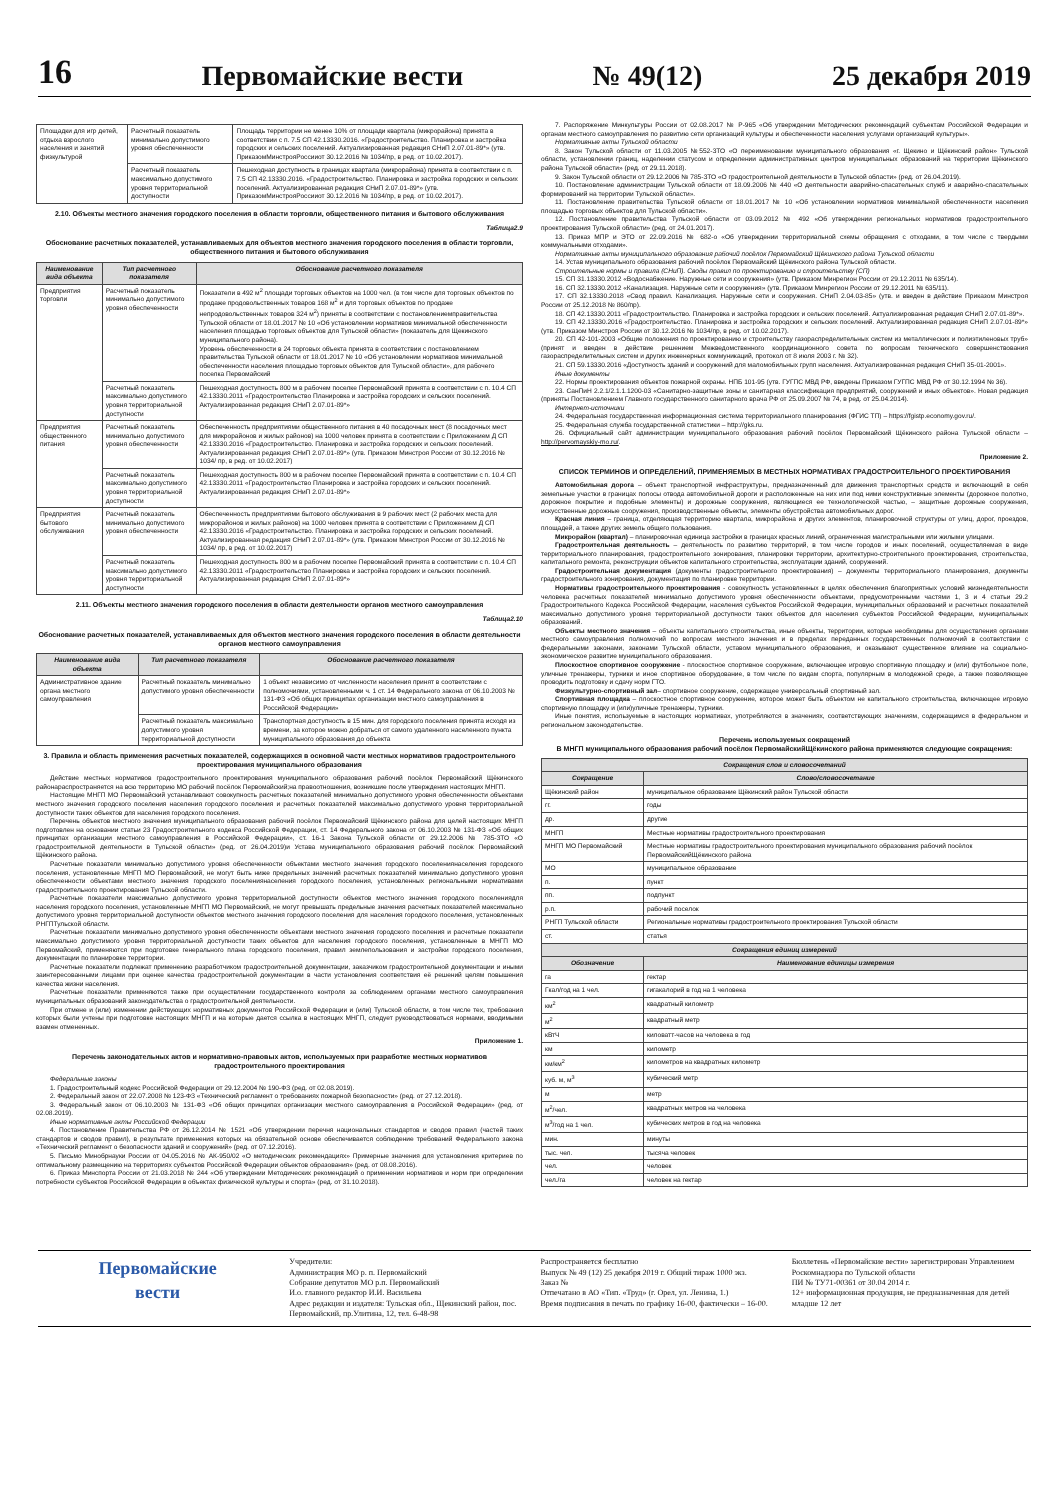16 Первомайские вести № 49(12) 25 декабря 2019
| Площадки для игр детей, отдыха взрослого населения и занятий физкультурой | Расчетный показатель минимально допустимого уровня обеспеченности | Площадь территории не менее 10% от площади квартала (микрорайона) принята в соответствии с п. 7.5 СП 42.13330.2016. «Градостроительство. Планировка и застройка городских и сельских поселений. Актуализированная редакция СНиП 2.07.01-89*» (утв. ПриказомМинстрояРоссииот 30.12.2016 № 1034/пр, в ред. от 10.02.2017). |
| | Расчетный показатель максимально допустимого уровня территориальной доступности | Пешеходная доступность в границах квартала (микрорайона) принята в соответствии с п. 7.5 СП 42.13330.2016. «Градостроительство. Планировка и застройка городских и сельских поселений. Актуализированная редакция СНиП 2.07.01-89*» (утв. ПриказомМинстрояРоссииот 30.12.2016 № 1034/пр, в ред. от 10.02.2017). |
2.10. Объекты местного значения городского поселения в области торговли, общественного питания и бытового обслуживания
Таблица2.9
Обоснование расчетных показателей, устанавливаемых для объектов местного значения городского поселения в области торговли, общественного питания и бытового обслуживания
| Наименование вида объекта | Тип расчетного показателя | Обоснование расчетного показателя |
| --- | --- | --- |
| Предприятия торговли | Расчетный показатель минимально допустимого уровня обеспеченности | Показатели в 492 м<sup>2</sup> площади торговых объектов на 1000 чел. (в том числе для торговых объектов по продаже продовольственных товаров 168 м<sup>2</sup> и для торговых объектов по продаже непродовольственных товаров 324 м<sup>2</sup>) приняты в соответствии с постановлениемправительства Тульской области от 18.01.2017 № 10 «Об установлении нормативов минимальной обеспеченности населения площадью торговых объектов для Тульской области» (показатель для Щекинского муниципального района). Уровень обеспеченности в 24 торговых объекта принята в соответствии с постановлением правительства Тульской области от 18.01.2017 № 10 «Об установлении нормативов минимальной обеспеченности населения площадью торговых объектов для Тульской области», для рабочего поселка Первомайский |
| | Расчетный показатель максимально допустимого уровня территориальной доступности | Пешеходная доступность 800 м в рабочем поселке Первомайский принята в соответствии с п. 10.4 СП 42.13330.2011 «Градостроительство Планировка и застройка городских и сельских поселений. Актуализированная редакция СНиП 2.07.01-89*» |
| Предприятия общественного питания | Расчетный показатель минимально допустимого уровня обеспеченности | Обеспеченность предприятиями общественного питания в 40 посадочных мест (8 посадочных мест для микрорайонов и жилых районов) на 1000 человек принята в соответствии с Приложением Д СП 42.13330.2016 «Градостроительство. Планировка и застройка городских и сельских поселений. Актуализированная редакция СНиП 2.07.01-89*» (утв. Приказом Минстроя России от 30.12.2016 № 1034/ пр, в ред. от 10.02.2017) |
| | Расчетный показатель максимально допустимого уровня территориальной доступности | Пешеходная доступность 800 м в рабочем поселке Первомайский принята в соответствии с п. 10.4 СП 42.13330.2011 «Градостроительство Планировка и застройка городских и сельских поселений. Актуализированная редакция СНиП 2.07.01-89*» |
| Предприятия бытового обслуживания | Расчетный показатель минимально допустимого уровня обеспеченности | Обеспеченность предприятиями бытового обслуживания в 9 рабочих мест (2 рабочих места для микрорайонов и жилых районов) на 1000 человек принята в соответствии с Приложением Д СП 42.13330.2016 «Градостроительство. Планировка и застройка городских и сельских поселений. Актуализированная редакция СНиП 2.07.01-89*» (утв. Приказом Минстроя России от 30.12.2016 № 1034/ пр, в ред. от 10.02.2017) |
| | Расчетный показатель максимально допустимого уровня территориальной доступности | Пешеходная доступность 800 м в рабочем поселке Первомайский принята в соответствии с п. 10.4 СП 42.13330.2011 «Градостроительство Планировка и застройка городских и сельских поселений. Актуализированная редакция СНиП 2.07.01-89*» |
2.11. Объекты местного значения городского поселения в области деятельности органов местного самоуправления
Таблица2.10
Обоснование расчетных показателей, устанавливаемых для объектов местного значения городского поселения в области деятельности органов местного самоуправления
| Наименование вида объекта | Тип расчетного показателя | Обоснование расчетного показателя |
| --- | --- | --- |
| Административное здание органа местного самоуправления | Расчетный показатель минимально допустимого уровня обеспеченности | 1 объект независимо от численности населения принят в соответствии с полномочиями, установленными ч. 1 ст. 14 Федерального закона от 06.10.2003 № 131-ФЗ «Об общих принципах организации местного самоуправления в Российской Федерации» |
| | Расчетный показатель максимально допустимого уровня территориальной доступности | Транспортная доступность в 15 мин. для городского поселения принята исходя из времени, за которое можно добраться от самого удаленного населенного пункта муниципального образования до объекта |
3. Правила и область применения расчетных показателей, содержащихся в основной части местных нормативов градостроительного проектирования муниципального образования
Действие местных нормативов градостроительного проектирования муниципального образования рабочий посёлок Первомайский Щёкинского районараспространяется на всю территорию МО рабочий посёлок Первомайский;на правоотношения, возникшие после утверждения настоящих МНГП.
Настоящие МНГП МО Первомайский устанавливают совокупность расчетных показателей минимально допустимого уровня обеспеченности объектами местного значения городского поселения населения городского поселения и расчетных показателей максимально допустимого уровня территориальной доступности таких объектов для населения городского поселения.
Перечень объектов местного значения муниципального образования рабочий посёлок Первомайский Щёкинского района для целей настоящих МНГП подготовлен на основании статьи 23 Градостроительного кодекса Российской Федерации, ст. 14 Федерального закона от 06.10.2003 № 131-ФЗ «Об общих принципах организации местного самоуправления в Российской Федерации», ст. 16-1 Закона Тульской области от 29.12.2006 № 785-ЗТО «О градостроительной деятельности в Тульской области» (ред. от 26.04.2019)и Устава муниципального образования рабочий посёлок Первомайский Щёкинского района.
Расчетные показатели минимально допустимого уровня обеспеченности объектами местного значения городского поселениянаселения городского поселения, установленные МНГП МО Первомайский, не могут быть ниже предельных значений расчетных показателей минимально допустимого уровня обеспеченности объектами местного значения городского поселениянаселения городского поселения, установленных региональными нормативами градостроительного проектирования Тульской области.
Расчетные показатели максимально допустимого уровня территориальной доступности объектов местного значения городского поселениядля населения городского поселения, установленные МНГП МО Первомайский, не могут превышать предельные значения расчетных показателей максимально допустимого уровня территориальной доступности объектов местного значения городского поселения для населения городского поселения, установленных РНГПТульской области.
Расчетные показатели минимально допустимого уровня обеспеченности объектами местного значения городского поселения и расчетные показатели максимально допустимого уровня территориальной доступности таких объектов для населения городского поселения, установленные в МНГП МО Первомайский, применяются при подготовке генерального плана городского поселения, правил землепользования и застройки городского поселения, документации по планировке территории.
Расчетные показатели подлежат применению разработчиком градостроительной документации, заказчиком градостроительной документации и иными заинтересованными лицами при оценке качества градостроительной документации в части установления соответствия её решений целям повышения качества жизни населения.
Расчетные показатели применяются также при осуществлении государственного контроля за соблюдением органами местного самоуправления муниципальных образований законодательства о градостроительной деятельности.
При отмене и (или) изменении действующих нормативных документов Российской Федерации и (или) Тульской области, в том числе тех, требования которых были учтены при подготовке настоящих МНГП и на которые дается ссылка в настоящих МНГП, следует руководствоваться нормами, вводимыми взамен отмененных.
Приложение 1.
Перечень законодательных актов и нормативно-правовых актов, используемых при разработке местных нормативов градостроительного проектирования
Федеральные законы
1. Градостроительный кодекс Российской Федерации от 29.12.2004 № 190-ФЗ (ред. от 02.08.2019).
2. Федеральный закон от 22.07.2008 № 123-ФЗ «Технический регламент о требованиях пожарной безопасности» (ред. от 27.12.2018).
3. Федеральный закон от 06.10.2003 № 131-ФЗ «Об общих принципах организации местного самоуправления в Российской Федерации» (ред. от 02.08.2019).
Иные нормативные акты Российской Федерации
4. Постановление Правительства РФ от 26.12.2014 № 1521 «Об утверждении перечня национальных стандартов и сводов правил (частей таких стандартов и сводов правил), в результате применения которых на обязательной основе обеспечивается соблюдение требований Федерального закона «Технический регламент о безопасности зданий и сооружений» (ред. от 07.12.2016).
5. Письмо Минобрнауки России от 04.05.2016 № АК-950/02 «О методических рекомендациях» Примерные значения для установления критериев по оптимальному размещению на территориях субъектов Российской Федерации объектов образования» (ред. от 08.08.2016).
6. Приказ Минспорта России от 21.03.2018 № 244 «Об утверждении Методических рекомендаций о применении нормативов и норм при определении потребности субъектов Российской Федерации в объектах физической культуры и спорта» (ред. от 31.10.2018).
7. Распоряжение Минкультуры России от 02.08.2017 № Р-965 «Об утверждении Методических рекомендаций субъектам Российской Федерации и органам местного самоуправления по развитию сети организаций культуры и обеспеченности населения услугами организаций культуры».
Нормативные акты Тульской области
8. Закон Тульской области от 11.03.2005 №552-ЗТО «О переименовании муниципального образования «г. Щекино и Щёкинский район» Тульской области, установлении границ, наделении статусом и определении административных центров муниципальных образований на территории Щёкинского района Тульской области» (ред. от 29.11.2018).
9. Закон Тульской области от 29.12.2006 № 785-ЗТО «О градостроительной деятельности в Тульской области» (ред. от 26.04.2019).
10. Постановление администрации Тульской области от 18.09.2006 № 440 «О деятельности аварийно-спасательных служб и аварийно-спасательных формирований на территории Тульской области».
11. Постановление правительства Тульской области от 18.01.2017 № 10 «Об установлении нормативов минимальной обеспеченности населения площадью торговых объектов для Тульской области».
12. Постановление правительства Тульской области от 03.09.2012 № 492 «Об утверждении региональных нормативов градостроительного проектирования Тульской области» (ред. от 24.01.2017).
13. Приказ МПР и ЭТО от 22.09.2016 № 682-о «Об утверждении территориальной схемы обращения с отходами, в том числе с твердыми коммунальными отходами».
Нормативные акты муниципального образования рабочий посёлок Первомайский Щёкинского района Тульской области
14. Устав муниципального образования рабочий посёлок Первомайский Щёкинского района Тульской области.
Строительные нормы и правила (СНиП). Своды правил по проектированию и строительству (СП)
15. СП 31.13330.2012 «Водоснабжение. Наружные сети и сооружения» (утв. Приказом Минрегион России от 29.12.2011 № 635/14).
16. СП 32.13330.2012 «Канализация. Наружные сети и сооружения» (утв. Приказом Минрегион России от 29.12.2011 № 635/11).
17. СП 32.13330.2018 «Свод правил. Канализация. Наружные сети и сооружения. СНиП 2.04.03-85» (утв. и введен в действие Приказом Минстроя России от 25.12.2018 № 860/пр).
18. СП 42.13330.2011 «Градостроительство. Планировка и застройка городских и сельских поселений. Актуализированная редакция СНиП 2.07.01-89*».
19. СП 42.13330.2016 «Градостроительство. Планировка и застройка городских и сельских поселений. Актуализированная редакция СНиП 2.07.01-89*» (утв. Приказом Минстроя России от 30.12.2016 № 1034/пр, в ред. от 10.02.2017).
20. СП 42-101-2003 «Общие положения по проектированию и строительству газораспределительных систем из металлических и полиэтиленовых труб» (принят и введен в действие решением Межведомственного координационного совета по вопросам технического совершенствования газораспределительных систем и других инженерных коммуникаций, протокол от 8 июля 2003 г. № 32).
21. СП 59.13330.2016 «Доступность зданий и сооружений для маломобильных групп населения. Актуализированная редакция СНиП 35-01-2001».
Иные документы
22. Нормы проектирования объектов пожарной охраны. НПБ 101-95 (утв. ГУГПС МВД РФ, введены Приказом ГУГПС МВД РФ от 30.12.1994 № 36).
23. СанПиН 2.2.1/2.1.1.1200-03 «Санитарно-защитные зоны и санитарная классификация предприятий, сооружений и иных объектов». Новая редакция (приняты Постановлением Главного государственного санитарного врача РФ от 25.09.2007 № 74, в ред. от 25.04.2014).
Интернет-источники
24. Федеральная государственная информационная система территориального планирования (ФГИС ТП) – https://fgistp.economy.gov.ru/.
25. Федеральная служба государственной статистики – http://gks.ru.
26. Официальный сайт администрации муниципального образования рабочий посёлок Первомайский Щёкинского района Тульской области – http://pervomayskiy-mo.ru/.
Приложение 2.
СПИСОК ТЕРМИНОВ И ОПРЕДЕЛЕНИЙ, ПРИМЕНЯЕМЫХ В МЕСТНЫХ НОРМАТИВАХ ГРАДОСТРОИТЕЛЬНОГО ПРОЕКТИРОВАНИЯ
Автомобильная дорога – объект транспортной инфраструктуры, предназначенный для движения транспортных средств и включающий в себя земельные участки в границах полосы отвода автомобильной дороги и расположенные на них или под ними конструктивные элементы (дорожное полотно, дорожное покрытие и подобные элементы) и дорожные сооружения, являющиеся ее технологической частью, – защитные дорожные сооружения, искусственные дорожные сооружения, производственные объекты, элементы обустройства автомобильных дорог.
Красная линия – граница, отделяющая территорию квартала, микрорайона и других элементов, планировочной структуры от улиц, дорог, проездов, площадей, а также других земель общего пользования.
Микрорайон (квартал) – планировочная единица застройки в границах красных линий, ограниченная магистральными или жилыми улицами.
Градостроительная деятельность – деятельность по развитию территорий, в том числе городов и иных поселений, осуществляемая в виде территориального планирования, градостроительного зонирования, планировки территории, архитектурно-строительного проектирования, строительства, капитального ремонта, реконструкции объектов капитального строительства, эксплуатации зданий, сооружений.
Градостроительная документация (документы градостроительного проектирования) – документы территориального планирования, документы градостроительного зонирования, документация по планировке территории.
Нормативы градостроительного проектирования - совокупность установленных в целях обеспечения благоприятных условий жизнедеятельности человека расчетных показателей минимально допустимого уровня обеспеченности объектами, предусмотренными частями 1, 3 и 4 статьи 29.2 Градостроительного Кодекса Российской Федерации, населения субъектов Российской Федерации, муниципальных образований и расчетных показателей максимально допустимого уровня территориальной доступности таких объектов для населения субъектов Российской Федерации, муниципальных образований.
Объекты местного значения – объекты капитального строительства, иные объекты, территории, которые необходимы для осуществления органами местного самоуправления полномочий по вопросам местного значения и в пределах переданных государственных полномочий в соответствии с федеральными законами, законами Тульской области, уставом муниципального образования, и оказывают существенное влияние на социально-экономическое развитие муниципального образования.
Плоскостное спортивное сооружение - плоскостное спортивное сооружение, включающее игровую спортивную площадку и (или) футбольное поле, уличные тренажеры, турники и иное спортивное оборудование, в том числе по видам спорта, популярным в молодежной среде, а также позволяющее проводить подготовку и сдачу норм ГТО.
Физкультурно-спортивный зал– спортивное сооружение, содержащее универсальный спортивный зал.
Спортивная площадка – плоскостное спортивное сооружение, которое может быть объектом не капитального строительства, включающее игровую спортивную площадку и (или)уличные тренажеры, турники.
Иные понятия, используемые в настоящих нормативах, употребляются в значениях, соответствующих значениям, содержащимся в федеральном и региональном законодательстве.
Перечень используемых сокращений
В МНГП муниципального образования рабочий посёлок ПервомайскийЩёкинского района применяются следующие сокращения:
| Сокращения слов и словосочетаний | |
| --- | --- |
| Сокращение | Слово/словосочетание |
| Щёкинский район | муниципальное образование Щёкинский район Тульской области |
| гг. | годы |
| др. | другие |
| МНГП | Местные нормативы градостроительного проектирования |
| МНГП МО Первомайский | Местные нормативы градостроительного проектирования муниципального образования рабочий посёлок ПервомайскийЩёкинского района |
| МО | муниципальное образование |
| п. | пункт |
| пп. | подпункт |
| р.п. | рабочий поселок |
| РНГП Тульской области | Региональные нормативы градостроительного проектирования Тульской области |
| ст. | статья |
| Сокращения единиц измерений | |
| Обозначение | Наименование единицы измерения |
| га | гектар |
| Гкал/год на 1 чел. | гигакалорий в год на 1 человека |
| км<sup>2</sup> | квадратный километр |
| м<sup>2</sup> | квадратный метр |
| кВтЧ | киловатт-часов на человека в год |
| км | километр |
| км/км<sup>2</sup> | километров на квадратных километр |
| куб. м, м<sup>3</sup> | кубический метр |
| м | метр |
| м<sup>2</sup>/чел. | квадратных метров на человека |
| м<sup>3</sup>/год на 1 чел. | кубических метров в год на человека |
| мин. | минуты |
| тыс. чел. | тысяча человек |
| чел. | человек |
| чел./га | человек на гектар |
Первомайские
вести
Учредители:
Администрация МО р. п. Первомайский
Собрание депутатов МО р.п. Первомайский
И.о. главного редактор И.И. Васильева
Адрес редакции и издателя: Тульская обл., Щекинский район, пос. Первомайский, пр.Улитина, 12, тел. 6-48-98
Распространяется бесплатно
Выпуск № 49 (12) 25 декабря 2019 г. Общий тираж 1000 экз.
Заказ №
Отпечатано в АО «Тип. «Труд» (г. Орел, ул. Ленина, 1.)
Время подписания в печать по графику 16-00, фактически – 16-00.
Бюллетень «Первомайские вести» зарегистрирован Управлением Роскомнадзора по Тульской области
ПИ № ТУ71-00361 от 30.04 2014 г.
12+ информационная продукция, не предназначенная для детей младше 12 лет